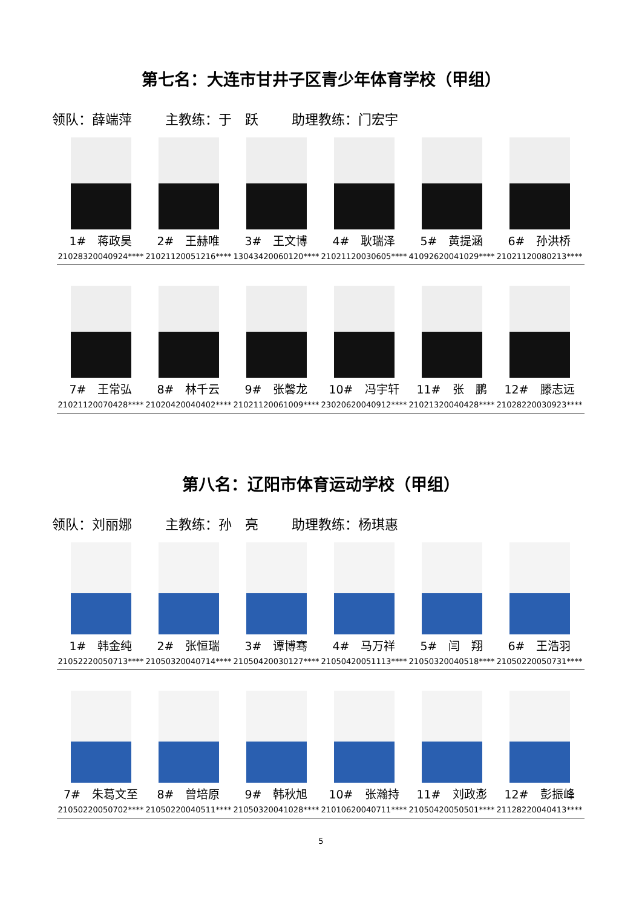第七名：大连市甘井子区青少年体育学校（甲组）
领队：薛端萍 主教练：于　跃 助理教练：门宏宇
1#　蒋政昊
21028320040924****
2#　王赫唯
21021120051216****
3#　王文博
13043420060120****
4#　耿瑞泽
21021120030605****
5#　黄提涵
41092620041029****
6#　孙洪桥
21021120080213****
7#　王常弘
21021120070428****
8#　林千云
21020420040402****
9#　张馨龙
21021120061009****
10#　冯宇轩
23020620040912****
11#　张　鹏
21021320040428****
12#　滕志远
21028220030923****
第八名：辽阳市体育运动学校（甲组）
领队：刘丽娜 主教练：孙　亮 助理教练：杨琪惠
1#　韩金纯
21052220050713****
2#　张恒瑞
21050320040714****
3#　谭博骞
21050420030127****
4#　马万祥
21050420051113****
5#　闫　翔
21050320040518****
6#　王浩羽
21050220050731****
7#　朱葛文至
21050220050702****
8#　曾培原
21050220040511****
9#　韩秋旭
21050320041028****
10#　张瀚持
21010620040711****
11#　刘政澎
21050420050501****
12#　彭振峰
21128220040413****
5